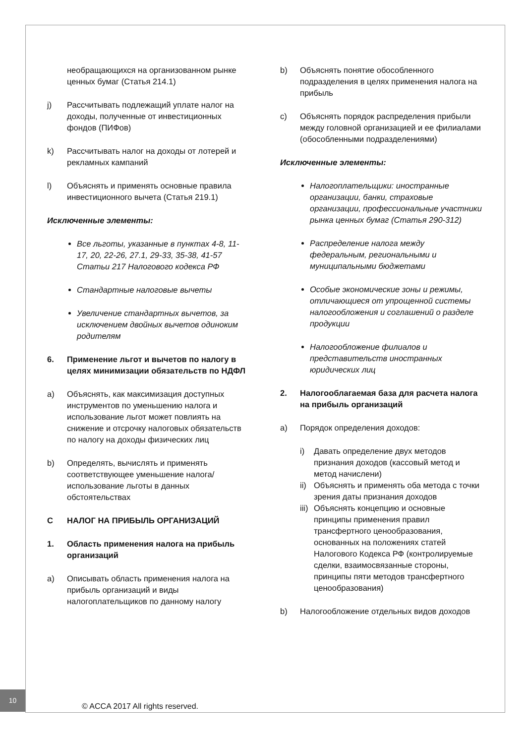необращающихся на организованном рынке ценных бумаг (Статья 214.1)
j) Рассчитывать подлежащий уплате налог на доходы, полученные от инвестиционных фондов (ПИФов)
k) Рассчитывать налог на доходы от лотерей и рекламных кампаний
l) Объяснять и применять основные правила инвестиционного вычета (Статья 219.1)
Исключенные элементы:
Все льготы, указанные в пунктах 4-8, 11-17, 20, 22-26, 27.1, 29-33, 35-38, 41-57 Статьи 217 Налогового кодекса РФ
Стандартные налоговые вычеты
Увеличение стандартных вычетов, за исключением двойных вычетов одиноким родителям
6. Применение льгот и вычетов по налогу в целях минимизации обязательств по НДФЛ
a) Объяснять, как максимизация доступных инструментов по уменьшению налога и использование льгот может повлиять на снижение и отсрочку налоговых обязательств по налогу на доходы физических лиц
b) Определять, вычислять и применять соответствующее уменьшение налога/ использование льготы в данных обстоятельствах
C НАЛОГ НА ПРИБЫЛЬ ОРГАНИЗАЦИЙ
1. Область применения налога на прибыль организаций
a) Описывать область применения налога на прибыль организаций и виды налогоплательщиков по данному налогу
b) Объяснять понятие обособленного подразделения в целях применения налога на прибыль
c) Объяснять порядок распределения прибыли между головной организацией и ее филиалами (обособленными подразделениями)
Исключенные элементы:
Налогоплательщики: иностранные организации, банки, страховые организации, профессиональные участники рынка ценных бумаг (Статья 290-312)
Распределение налога между федеральным, региональными и муниципальными бюджетами
Особые экономические зоны и режимы, отличающиеся от упрощенной системы налогообложения и соглашений о разделе продукции
Налогообложение филиалов и представительств иностранных юридических лиц
2. Налогооблагаемая база для расчета налога на прибыль организаций
a) Порядок определения доходов:
i) Давать определение двух методов признания доходов (кассовый метод и метод начислени)
ii) Объяснять и применять оба метода с точки зрения даты признания доходов
iii) Объяснять концепцию и основные принципы применения правил трансфертного ценообразования, основанных на положениях статей Налогового Кодекса РФ (контролируемые сделки, взаимосвязанные стороны, принципы пяти методов трансфертного ценообразования)
b) Налогообложение отдельных видов доходов
10
© ACCA 2017 All rights reserved.